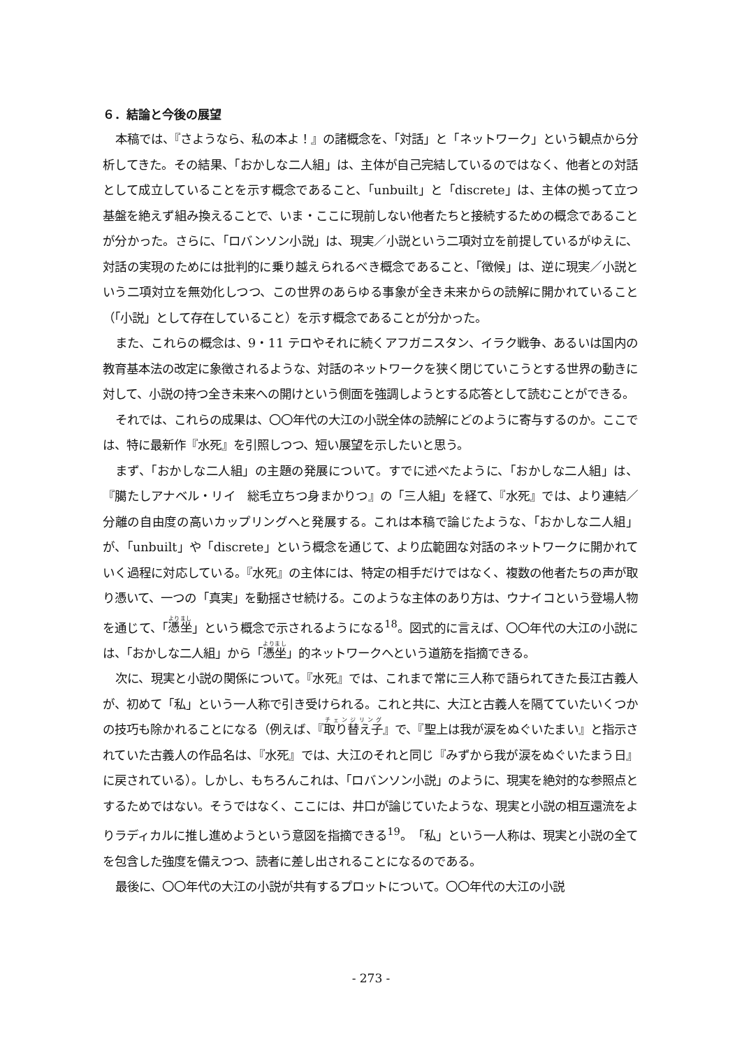６．結論と今後の展望
本稿では、『さようなら、私の本よ！』の諸概念を、「対話」と「ネットワーク」という観点から分析してきた。その結果、「おかしな二人組」は、主体が自己完結しているのではなく、他者との対話として成立していることを示す概念であること、「unbuilt」と「discrete」は、主体の拠って立つ基盤を絶えず組み換えることで、いま・ここに現前しない他者たちと接続するための概念であることが分かった。さらに、「ロバンソン小説」は、現実／小説という二項対立を前提しているがゆえに、対話の実現のためには批判的に乗り越えられるべき概念であること、「徴候」は、逆に現実／小説という二項対立を無効化しつつ、この世界のあらゆる事象が全き未来からの読解に開かれていること（「小説」として存在していること）を示す概念であることが分かった。
また、これらの概念は、9・11 テロやそれに続くアフガニスタン、イラク戦争、あるいは国内の教育基本法の改定に象徴されるような、対話のネットワークを狭く閉じていこうとする世界の動きに対して、小説の持つ全き未来への開けという側面を強調しようとする応答として読むことができる。
それでは、これらの成果は、〇〇年代の大江の小説全体の読解にどのように寄与するのか。ここでは、特に最新作『水死』を引照しつつ、短い展望を示したいと思う。
まず、「おかしな二人組」の主題の発展について。すでに述べたように、「おかしな二人組」は、『臈たしアナベル・リイ　総毛立ちつ身まかりつ』の「三人組」を経て、『水死』では、より連結／分離の自由度の高いカップリングへと発展する。これは本稿で論じたような、「おかしな二人組」が、「unbuilt」や「discrete」という概念を通じて、より広範囲な対話のネットワークに開かれていく過程に対応している。『水死』の主体には、特定の相手だけではなく、複数の他者たちの声が取り憑いて、一つの「真実」を動揺させ続ける。このような主体のあり方は、ウナイコという登場人物を通じて、「憑坐」という概念で示されるようになる<sup>18</sup>。図式的に言えば、〇〇年代の大江の小説には、「おかしな二人組」から「憑坐」的ネットワークへという道筋を指摘できる。
次に、現実と小説の関係について。『水死』では、これまで常に三人称で語られてきた長江古義人が、初めて「私」という一人称で引き受けられる。これと共に、大江と古義人を隔てていたいくつかの技巧も除かれることになる（例えば、『取り替え子』で、『聖上は我が涙をぬぐいたまい』と指示されていた古義人の作品名は、『水死』では、大江のそれと同じ『みずから我が涙をぬぐいたまう日』に戻されている）。しかし、もちろんこれは、「ロバンソン小説」のように、現実を絶対的な参照点とするためではない。そうではなく、ここには、井口が論じていたような、現実と小説の相互還流をよりラディカルに推し進めようという意図を指摘できる<sup>19</sup>。「私」という一人称は、現実と小説の全てを包含した強度を備えつつ、読者に差し出されることになるのである。
最後に、〇〇年代の大江の小説が共有するプロットについて。〇〇年代の大江の小説
- 273 -